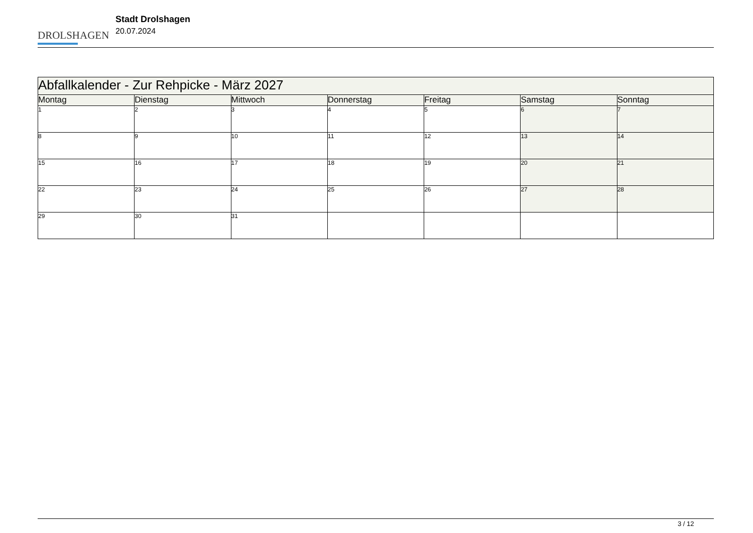DROLSHAGEN
Stadt Drolshagen
20.07.2024
| Abfallkalender - Zur Rehpicke - März 2027 | | | | | | |
| --- | --- | --- | --- | --- | --- | --- |
| Montag | Dienstag | Mittwoch | Donnerstag | Freitag | Samstag | Sonntag |
| 1 | 2 | 3 | 4 | 5 | 6 | 7 |
| 8 | 9 | 10 | 11 | 12 | 13 | 14 |
| 15 | 16 | 17 | 18 | 19 | 20 | 21 |
| 22 | 23 | 24 | 25 | 26 | 27 | 28 |
| 29 | 30 | 31 | | | | |
3 / 12